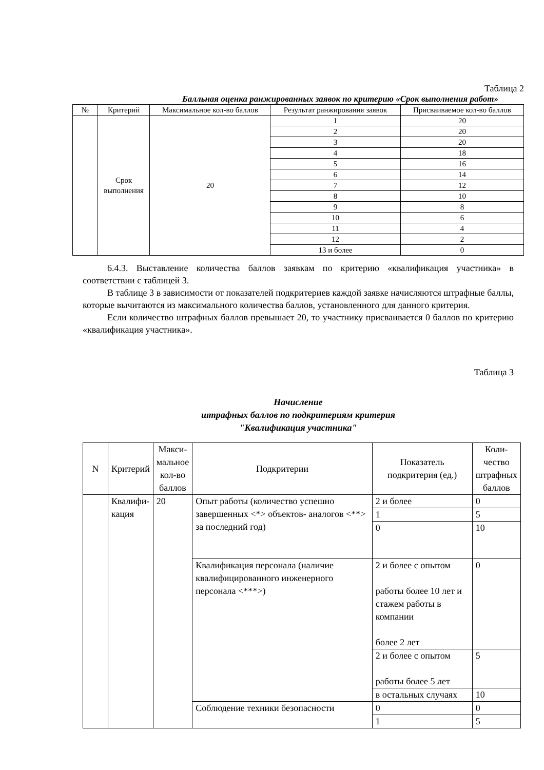Таблица 2
Балльная оценка ранжированных заявок по критерию «Срок выполнения работ»
| № | Критерий | Максимальное кол-во баллов | Результат ранжирования заявок | Присваиваемое кол-во баллов |
| --- | --- | --- | --- | --- |
| | Срок выполнения | 20 | 1 | 20 |
| | | | 2 | 20 |
| | | | 3 | 20 |
| | | | 4 | 18 |
| | | | 5 | 16 |
| | | | 6 | 14 |
| | | | 7 | 12 |
| | | | 8 | 10 |
| | | | 9 | 8 |
| | | | 10 | 6 |
| | | | 11 | 4 |
| | | | 12 | 2 |
| | | | 13 и более | 0 |
6.4.3. Выставление количества баллов заявкам по критерию «квалификация участника» в соответствии с таблицей 3.
В таблице 3 в зависимости от показателей подкритериев каждой заявке начисляются штрафные баллы, которые вычитаются из максимального количества баллов, установленного для данного критерия.
Если количество штрафных баллов превышает 20, то участнику присваивается 0 баллов по критерию «квалификация участника».
Таблица 3
Начисление
штрафных баллов по подкритериям критерия
"Квалификация участника"
| N | Критерий | Макси- мальное кол-во баллов | Подкритерии | Показатель подкритерия (ед.) | Коли- чество штрафных баллов |
| --- | --- | --- | --- | --- | --- |
| | Квалифи- кация | 20 | Опыт работы (количество успешно завершенных <*> объектов- аналогов <**> за последний год) | 2 и более | 0 |
| | | | | 1 | 5 |
| | | | | 0 | 10 |
| | | | Квалификация персонала (наличие квалифицированного инженерного персонала <***>) | 2 и более с опытом работы более 10 лет и стажем работы в компании более 2 лет | 0 |
| | | | | 2 и более с опытом работы более 5 лет | 5 |
| | | | | в остальных случаях | 10 |
| | | | Соблюдение техники безопасности | 0 | 0 |
| | | | | 1 | 5 |